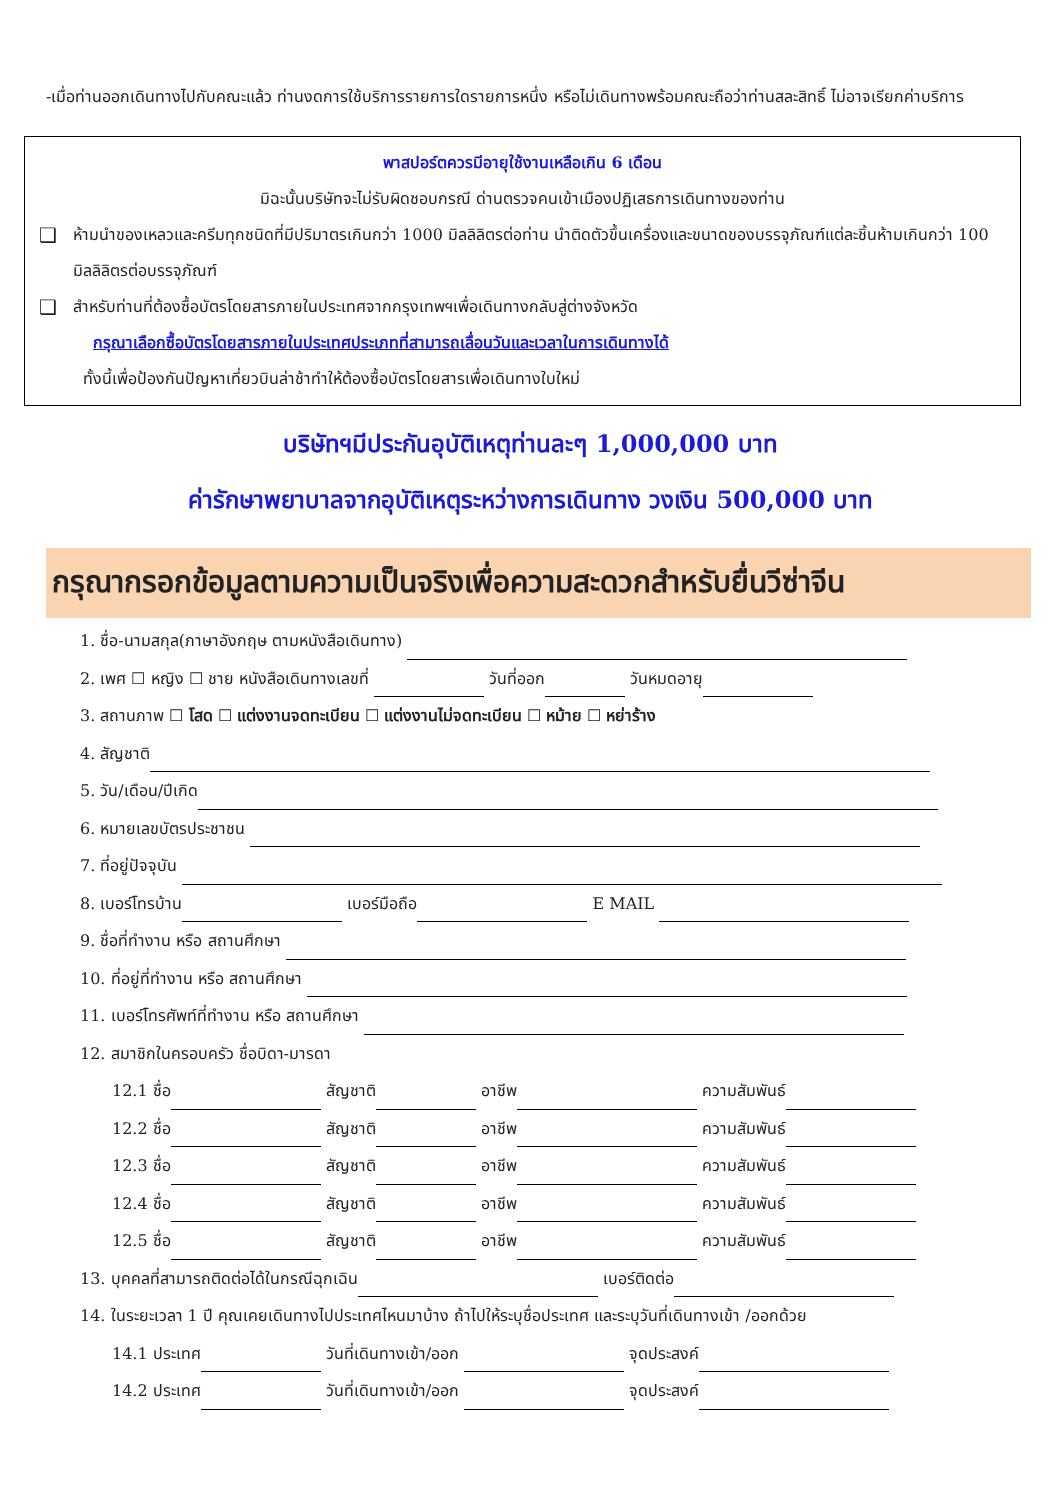-เมื่อท่านออกเดินทางไปกับคณะแล้ว ท่านงดการใช้บริการรายการใดรายการหนึ่ง หรือไม่เดินทางพร้อมคณะถือว่าท่านสละสิทธิ์ ไม่อาจเรียกค่าบริการ
พาสปอร์ตควรมีอายุใช้งานเหลือเกิน 6 เดือน
มิฉะนั้นบริษัทจะไม่รับผิดชอบกรณี ด่านตรวจคนเข้าเมืองปฏิเสธการเดินทางของท่าน
❑ ห้ามนำของเหลวและครีมทุกชนิดที่มีปริมาตรเกินกว่า 1000 มิลลิลิตรต่อท่าน นำติดตัวขึ้นเครื่องและขนาดของบรรจุภัณฑ์แต่ละชิ้นห้ามเกินกว่า 100 มิลลิลิตรต่อบรรจุภัณฑ์
❑ สำหรับท่านที่ต้องซื้อบัตรโดยสารภายในประเทศจากกรุงเทพฯเพื่อเดินทางกลับสู่ต่างจังหวัด
กรุณาเลือกซื้อบัตรโดยสารภายในประเทศประเภทที่สามารถเลื่อนวันและเวลาในการเดินทางได้
ทั้งนี้เพื่อป้องกันปัญหาเที่ยวบินล่าช้าทำให้ต้องซื้อบัตรโดยสารเพื่อเดินทางใบใหม่
บริษัทฯมีประกันอุบัติเหตุท่านละๆ 1,000,000 บาท
ค่ารักษาพยาบาลจากอุบัติเหตุระหว่างการเดินทาง วงเงิน 500,000 บาท
กรุณากรอกข้อมูลตามความเป็นจริงเพื่อความสะดวกสำหรับยื่นวีซ่าจีน
1. ชื่อ-นามสกุล(ภาษาอังกฤษ ตามหนังสือเดินทาง)
2. เพศ ☐ หญิง ☐ ชาย หนังสือเดินทางเลขที่ วันที่ออก วันหมดอายุ
3. สถานภาพ ☐ โสด ☐ แต่งงานจดทะเบียน ☐ แต่งงานไม่จดทะเบียน ☐ หม้าย ☐ หย่าร้าง
4. สัญชาติ
5. วัน/เดือน/ปีเกิด
6. หมายเลขบัตรประชาชน
7. ที่อยู่ปัจจุบัน
8. เบอร์โทรบ้าน เบอร์มือถือ E MAIL
9. ชื่อที่ทำงาน หรือ สถานศึกษา
10. ที่อยู่ที่ทำงาน หรือ สถานศึกษา
11. เบอร์โทรศัพท์ที่ทำงาน หรือ สถานศึกษา
12. สมาชิกในครอบครัว ชื่อบิดา-มารดา
12.1 ชื่อ สัญชาติ อาชีพ ความสัมพันธ์
12.2 ชื่อ สัญชาติ อาชีพ ความสัมพันธ์
12.3 ชื่อ สัญชาติ อาชีพ ความสัมพันธ์
12.4 ชื่อ สัญชาติ อาชีพ ความสัมพันธ์
12.5 ชื่อ สัญชาติ อาชีพ ความสัมพันธ์
13. บุคคลที่สามารถติดต่อได้ในกรณีฉุกเฉิน เบอร์ติดต่อ
14. ในระยะเวลา 1 ปี คุณเคยเดินทางไปประเทศไหนมาบ้าง ถ้าไปให้ระบุชื่อประเทศ และระบุวันที่เดินทางเข้า /ออกด้วย
14.1 ประเทศ วันที่เดินทางเข้า/ออก จุดประสงค์
14.2 ประเทศ วันที่เดินทางเข้า/ออก จุดประสงค์